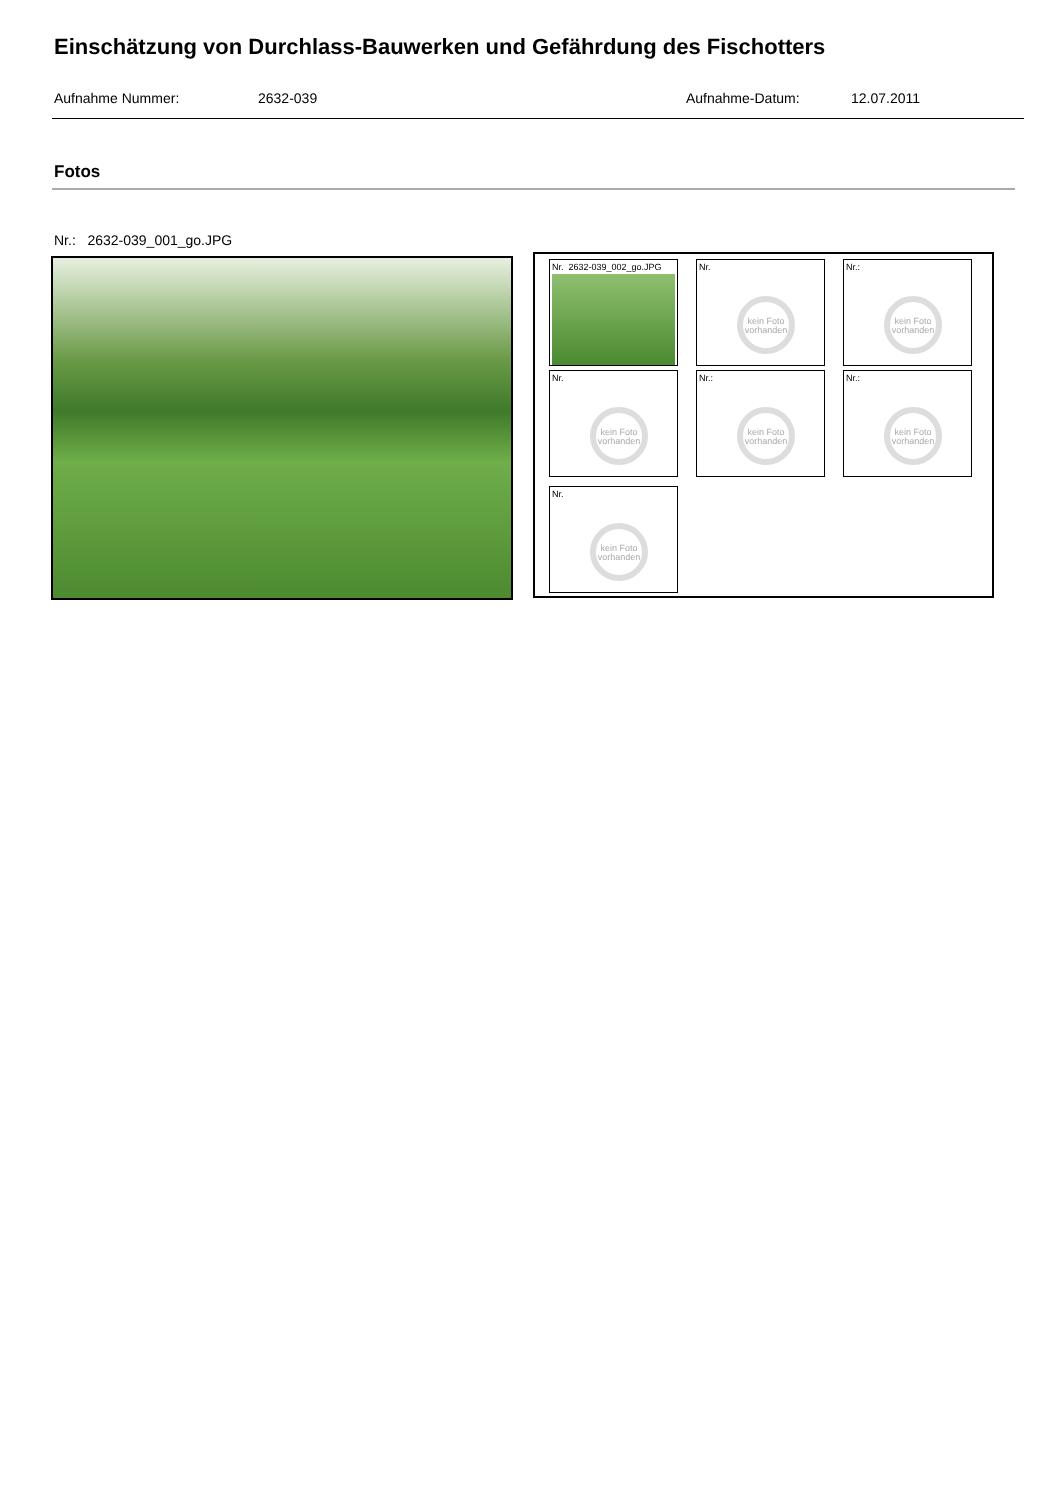Einschätzung von Durchlass-Bauwerken und Gefährdung des Fischotters
Aufnahme Nummer: 2632-039 Aufnahme-Datum: 12.07.2011
Fotos
Nr.: 2632-039_001_go.JPG
Nr. 2632-039_002_go.JPG
Nr.
kein Foto vorhanden
Nr.:
kein Foto vorhanden
Nr.
kein Foto vorhanden
Nr.:
kein Foto vorhanden
Nr.:
kein Foto vorhanden
Nr.
kein Foto vorhanden